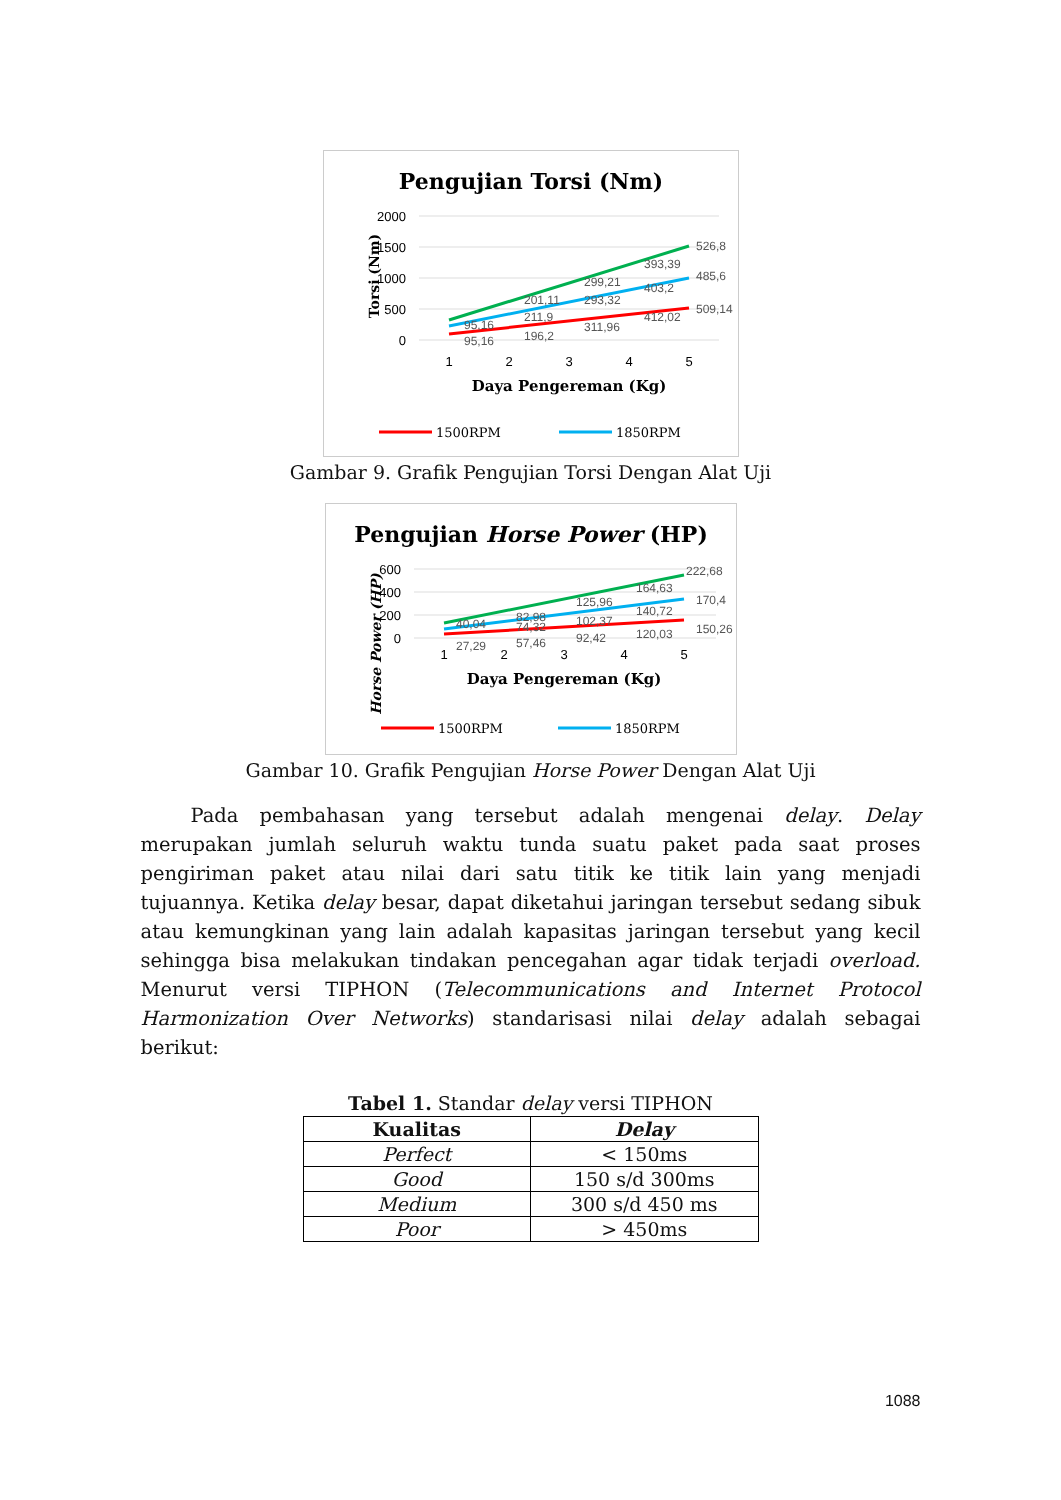Pengujian Torsi (Nm)
2000
1500
1000
500
0
Torsi (Nm)
1
2
3
4
5
Daya Pengereman (Kg)
526,8
393,39
485,6
299,21
403,2
201,11
293,32
509,14
211,9
412,02
311,96
95,16
196,2
95,16
1500RPM
1850RPM
Gambar 9. Grafik Pengujian Torsi Dengan Alat Uji
Pengujian Horse Power (HP)
600
400
200
0
Horse Power (HP)
1
2
3
4
5
Daya Pengereman (Kg)
222,68
164,63
170,4
125,96
140,72
82,98
102,37
150,26
40,04
74,32
120,03
92,42
57,46
27,29
1500RPM
1850RPM
Gambar 10. Grafik Pengujian Horse Power Dengan Alat Uji
Pada pembahasan yang tersebut adalah mengenai delay. Delay merupakan jumlah seluruh waktu tunda suatu paket pada saat proses pengiriman paket atau nilai dari satu titik ke titik lain yang menjadi tujuannya. Ketika delay besar, dapat diketahui jaringan tersebut sedang sibuk atau kemungkinan yang lain adalah kapasitas jaringan tersebut yang kecil sehingga bisa melakukan tindakan pencegahan agar tidak terjadi overload. Menurut versi TIPHON (Telecommunications and Internet Protocol Harmonization Over Networks) standarisasi nilai delay adalah sebagai berikut:
Tabel 1. Standar delay versi TIPHON
| Kualitas | Delay |
| --- | --- |
| Perfect | < 150ms |
| Good | 150 s/d 300ms |
| Medium | 300 s/d 450 ms |
| Poor | > 450ms |
1088